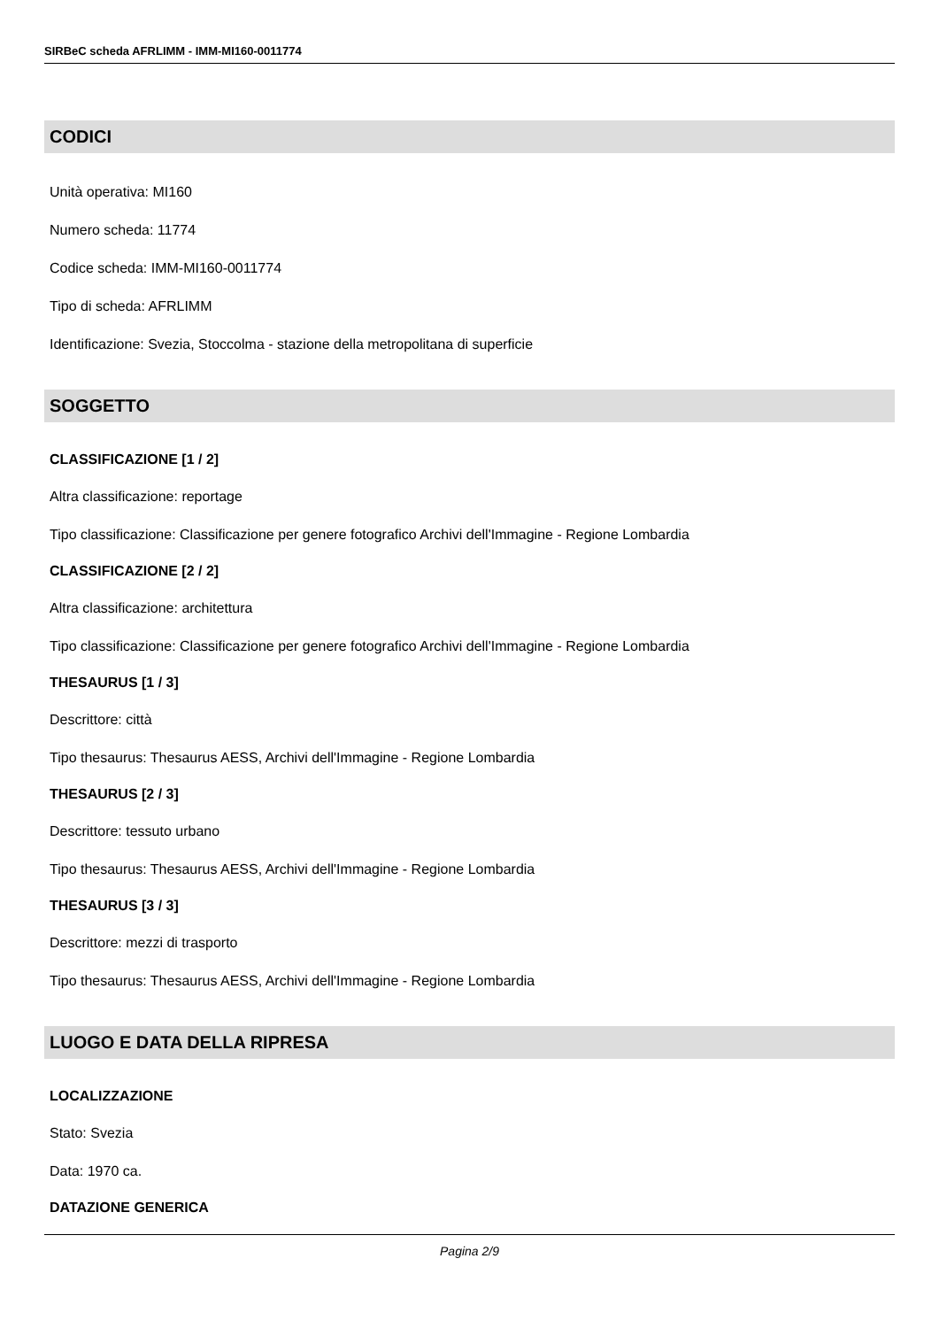SIRBeC scheda AFRLIMM - IMM-MI160-0011774
CODICI
Unità operativa: MI160
Numero scheda: 11774
Codice scheda: IMM-MI160-0011774
Tipo di scheda: AFRLIMM
Identificazione: Svezia, Stoccolma - stazione della metropolitana di superficie
SOGGETTO
CLASSIFICAZIONE [1 / 2]
Altra classificazione: reportage
Tipo classificazione: Classificazione per genere fotografico Archivi dell'Immagine - Regione Lombardia
CLASSIFICAZIONE [2 / 2]
Altra classificazione: architettura
Tipo classificazione: Classificazione per genere fotografico Archivi dell'Immagine - Regione Lombardia
THESAURUS [1 / 3]
Descrittore: città
Tipo thesaurus: Thesaurus AESS, Archivi dell'Immagine - Regione Lombardia
THESAURUS [2 / 3]
Descrittore: tessuto urbano
Tipo thesaurus: Thesaurus AESS, Archivi dell'Immagine - Regione Lombardia
THESAURUS [3 / 3]
Descrittore: mezzi di trasporto
Tipo thesaurus: Thesaurus AESS, Archivi dell'Immagine - Regione Lombardia
LUOGO E DATA DELLA RIPRESA
LOCALIZZAZIONE
Stato: Svezia
Data: 1970 ca.
DATAZIONE GENERICA
Pagina 2/9